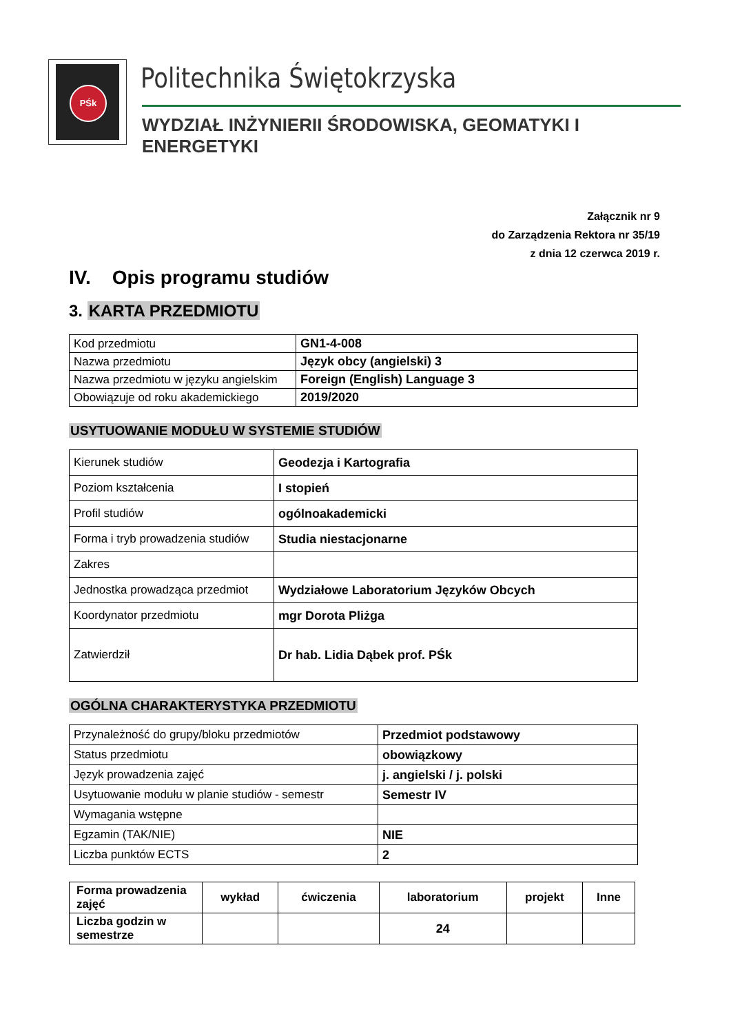PŚk Politechnika Świętokrzyska
WYDZIAŁ INŻYNIERII ŚRODOWISKA, GEOMATYKI I ENERGETYKI
Załącznik nr 9
do Zarządzenia Rektora nr 35/19
z dnia 12 czerwca 2019 r.
IV. Opis programu studiów
3. KARTA PRZEDMIOTU
| Kod przedmiotu | GN1-4-008 |
| Nazwa przedmiotu | Język obcy (angielski) 3 |
| Nazwa przedmiotu w języku angielskim | Foreign (English) Language 3 |
| Obowiązuje od roku akademickiego | 2019/2020 |
USYTUOWANIE MODUŁU W SYSTEMIE STUDIÓW
| Kierunek studiów | Geodezja i Kartografia |
| Poziom kształcenia | I stopień |
| Profil studiów | ogólnoakademicki |
| Forma i tryb prowadzenia studiów | Studia niestacjonarne |
| Zakres | |
| Jednostka prowadząca przedmiot | Wydziałowe Laboratorium Języków Obcych |
| Koordynator przedmiotu | mgr Dorota Pliżga |
| Zatwierdził | Dr hab. Lidia Dąbek prof. PŚk |
OGÓLNA CHARAKTERYSTYKA PRZEDMIOTU
| Przynależność do grupy/bloku przedmiotów | Przedmiot podstawowy |
| Status przedmiotu | obowiązkowy |
| Język prowadzenia zajęć | j. angielski / j. polski |
| Usytuowanie modułu w planie studiów - semestr | Semestr IV |
| Wymagania wstępne | |
| Egzamin (TAK/NIE) | NIE |
| Liczba punktów ECTS | 2 |
| Forma prowadzenia zajęć | wykład | ćwiczenia | laboratorium | projekt | Inne |
| --- | --- | --- | --- | --- | --- |
| Liczba godzin w semestrze | | | 24 | | |